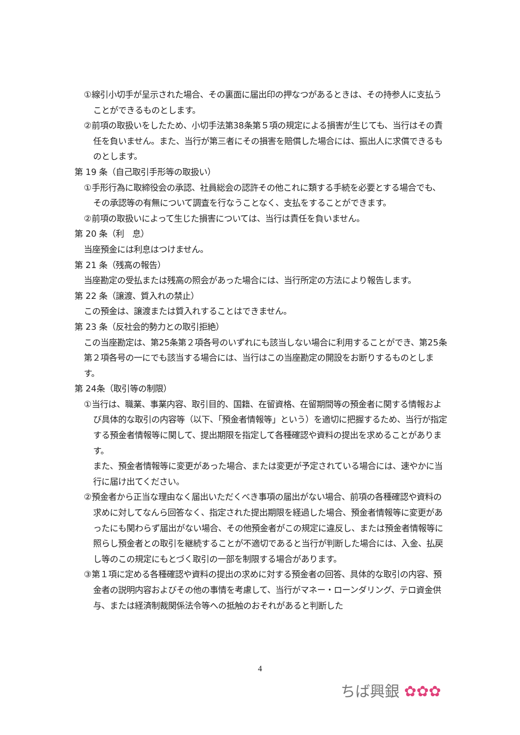①線引小切手が呈示された場合、その裏面に届出印の押なつがあるときは、その持参人に支払うことができるものとします。
②前項の取扱いをしたため、小切手法第38条第５項の規定による損害が生じても、当行はその責任を負いません。また、当行が第三者にその損害を賠償した場合には、振出人に求償できるものとします。
第 19 条（自己取引手形等の取扱い）
①手形行為に取締役会の承認、社員総会の認許その他これに類する手続を必要とする場合でも、その承認等の有無について調査を行なうことなく、支払をすることができます。
②前項の取扱いによって生じた損害については、当行は責任を負いません。
第 20 条（利　息）
当座預金には利息はつけません。
第 21 条（残高の報告）
当座勘定の受払または残高の照会があった場合には、当行所定の方法により報告します。
第 22 条（譲渡、質入れの禁止）
この預金は、譲渡または質入れすることはできません。
第 23 条（反社会的勢力との取引拒絶）
この当座勘定は、第25条第２項各号のいずれにも該当しない場合に利用することができ、第25条第２項各号の一にでも該当する場合には、当行はこの当座勘定の開設をお断りするものとします。
第 24条（取引等の制限）
①当行は、職業、事業内容、取引目的、国籍、在留資格、在留期間等の預金者に関する情報および具体的な取引の内容等（以下、「預金者情報等」という）を適切に把握するため、当行が指定する預金者情報等に関して、提出期限を指定して各種確認や資料の提出を求めることがあります。
また、預金者情報等に変更があった場合、または変更が予定されている場合には、速やかに当行に届け出てください。
②預金者から正当な理由なく届出いただくべき事項の届出がない場合、前項の各種確認や資料の求めに対してなんら回答なく、指定された提出期限を経過した場合、預金者情報等に変更があったにも関わらず届出がない場合、その他預金者がこの規定に違反し、または預金者情報等に照らし預金者との取引を継続することが不適切であると当行が判断した場合には、入金、払戻し等のこの規定にもとづく取引の一部を制限する場合があります。
③第１項に定める各種確認や資料の提出の求めに対する預金者の回答、具体的な取引の内容、預金者の説明内容およびその他の事情を考慮して、当行がマネー・ローンダリング、テロ資金供与、または経済制裁関係法令等への抵触のおそれがあると判断した
4
ちば興銀 ✿✿✿